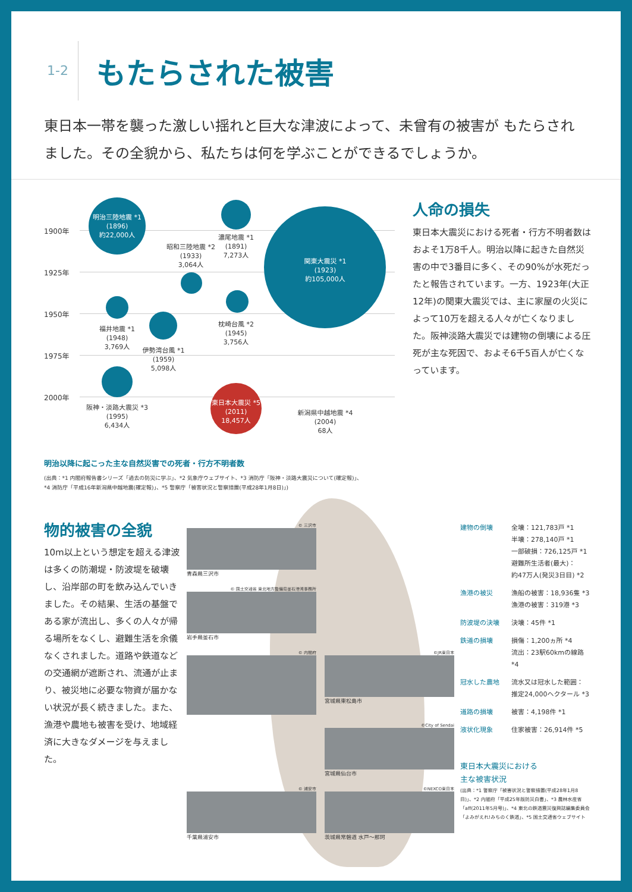1-2
もたらされた被害
東日本一帯を襲った激しい揺れと巨大な津波によって、未曾有の被害が もたらされました。その全貌から、私たちは何を学ぶことができるでしょうか。
1900年
1925年
1950年
1975年
2000年
明治三陸地震 *1
(1896)
約22,000人
濃尾地震 *1
(1891)
7,273人
昭和三陸地震 *2
(1933)
3,064人
関東大震災 *1
(1923)
約105,000人
枕崎台風 *2
(1945)
3,756人
福井地震 *1
(1948)
3,769人
伊勢湾台風 *1
(1959)
5,098人
阪神・淡路大震災 *3
(1995)
6,434人
東日本大震災 *5
(2011)
18,457人
新潟県中越地震 *4
(2004)
68人
人命の損失
東日本大震災における死者・行方不明者数はおよそ1万8千人。明治以降に起きた自然災害の中で3番目に多く、その90%が水死だったと報告されています。一方、1923年(大正12年)の関東大震災では、主に家屋の火災によって10万を超える人々が亡くなりました。阪神淡路大震災では建物の倒壊による圧死が主な死因で、およそ6千5百人が亡くなっています。
明治以降に起こった主な自然災害での死者・行方不明者数
(出典：*1 内閣府報告書シリーズ「過去の防災に学ぶ」、*2 気象庁ウェブサイト、*3 消防庁「阪神・淡路大震災について(確定報)」、
*4 消防庁「平成16年新潟県中越地震(確定報)」、*5 警察庁「被害状況と警察措置(平成28年1月8日)」)
物的被害の全貌
10m以上という想定を超える津波は多くの防潮堤・防波堤を破壊し、沿岸部の町を飲み込んでいきました。その結果、生活の基盤である家が流出し、多くの人々が帰る場所をなくし、避難生活を余儀なくされました。道路や鉄道などの交通網が遮断され、流通が止まり、被災地に必要な物資が届かない状況が長く続きました。また、漁港や農地も被害を受け、地域経済に大きなダメージを与えました。
© 三沢市
青森県三沢市
© 国土交通省 東北地方整備局釜石港湾事務所
岩手県釜石市
© 内閣府
©JR東日本
宮城県東松島市
©City of Sendai
宮城県仙台市
© 浦安市
千葉県浦安市
©NEXCO東日本
茨城県常磐道 水戸～那珂
建物の倒壊 全壊：121,783戸 *1
半壊：278,140戸 *1
一部破損：726,125戸 *1
避難所生活者(最大)：
約47万人(発災3日目) *2
漁港の被災 漁船の被害：18,936隻 *3
漁港の被害：319港 *3
防波堤の決壊 決壊：45件 *1
鉄道の損壊 損傷：1,200ヵ所 *4
流出：23駅60kmの線路 *4
冠水した農地 流水又は冠水した範囲：
推定24,000ヘクタール *3
道路の損壊 被害：4,198件 *1
液状化現象 住家被害：26,914件 *5
東日本大震災における
主な被害状況
(出典：*1 警察庁「被害状況と警察措置(平成28年1月8日)」、*2 内閣府「平成25年版防災白書」、*3 農林水産省「aff(2011年5月号)」、*4 東北の鉄道震災復興誌編集委員会「よみがえれ!みちのく鉄道」、*5 国土交通省ウェブサイト